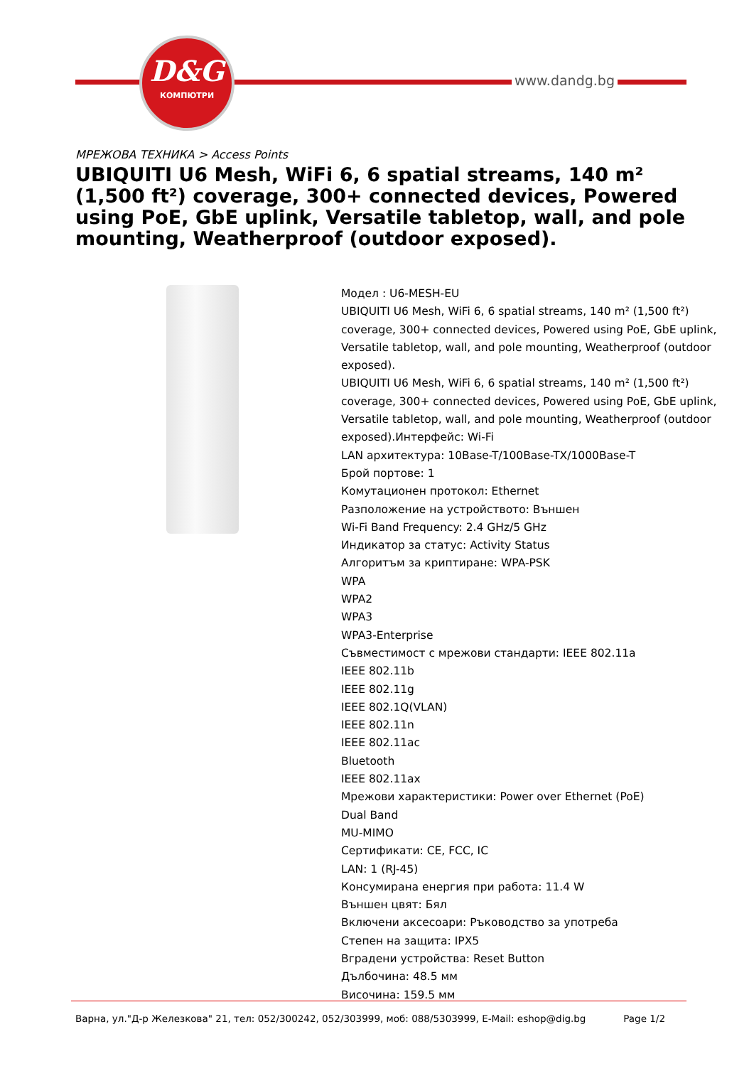D&G
КОМПЮТРИ
www.dandg.bg
МРЕЖОВА ТЕХНИКА > Access Points
UBIQUITI U6 Mesh, WiFi 6, 6 spatial streams, 140 m² (1,500 ft²) coverage, 300+ connected devices, Powered using PoE, GbE uplink, Versatile tabletop, wall, and pole mounting, Weatherproof (outdoor exposed).
Модел : U6-MESH-EU
UBIQUITI U6 Mesh, WiFi 6, 6 spatial streams, 140 m² (1,500 ft²) coverage, 300+ connected devices, Powered using PoE, GbE uplink, Versatile tabletop, wall, and pole mounting, Weatherproof (outdoor exposed).
UBIQUITI U6 Mesh, WiFi 6, 6 spatial streams, 140 m² (1,500 ft²) coverage, 300+ connected devices, Powered using PoE, GbE uplink, Versatile tabletop, wall, and pole mounting, Weatherproof (outdoor exposed).Интерфейс: Wi-Fi
LAN архитектура: 10Base-T/100Base-TX/1000Base-T
Брой портове: 1
Комутационен протокол: Ethernet
Разположение на устройството: Външен
Wi-Fi Band Frequency: 2.4 GHz/5 GHz
Индикатор за статус: Activity Status
Алгоритъм за криптиране: WPA-PSK
WPA
WPA2
WPA3
WPA3-Enterprise
Съвместимост с мрежови стандарти: IEEE 802.11a
IEEE 802.11b
IEEE 802.11g
IEEE 802.1Q(VLAN)
IEEE 802.11n
IEEE 802.11ac
Bluetooth
IEEE 802.11ax
Мрежови характеристики: Power over Ethernet (PoE)
Dual Band
MU-MIMO
Сертификати: CE, FCC, IC
LAN: 1 (RJ-45)
Консумирана енергия при работа: 11.4 W
Външен цвят: Бял
Включени аксесоари: Ръководство за употреба
Степен на защита: IPX5
Вградени устройства: Reset Button
Дълбочина: 48.5 мм
Височина: 159.5 мм
Варна, ул."Д-р Железкова" 21, тел: 052/300242, 052/303999, моб: 088/5303999, E-Mail: eshop@dig.bg
Page 1/2